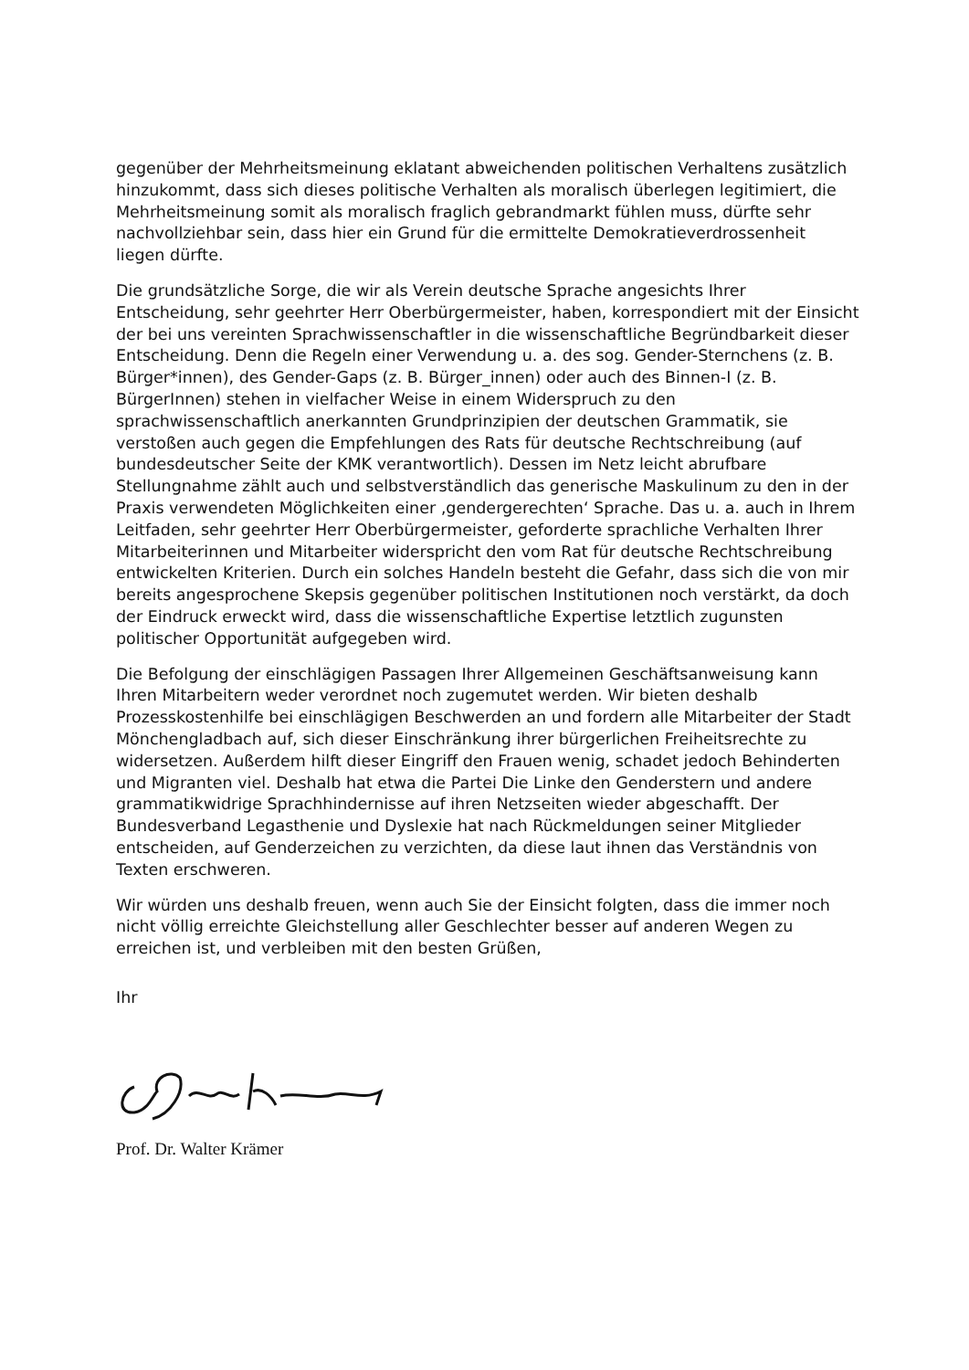gegenüber der Mehrheitsmeinung eklatant abweichenden politischen Verhaltens zusätzlich hinzukommt, dass sich dieses politische Verhalten als moralisch überlegen legitimiert, die Mehrheitsmeinung somit als moralisch fraglich gebrandmarkt fühlen muss, dürfte sehr nachvollziehbar sein, dass hier ein Grund für die ermittelte Demokratieverdrossenheit liegen dürfte.
Die grundsätzliche Sorge, die wir als Verein deutsche Sprache angesichts Ihrer Entscheidung, sehr geehrter Herr Oberbürgermeister, haben, korrespondiert mit der Einsicht der bei uns vereinten Sprachwissenschaftler in die wissenschaftliche Begründbarkeit dieser Entscheidung. Denn die Regeln einer Verwendung u. a. des sog. Gender-Sternchens (z. B. Bürger*innen), des Gender-Gaps (z. B. Bürger_innen) oder auch des Binnen-I (z. B. BürgerInnen) stehen in vielfacher Weise in einem Widerspruch zu den sprachwissenschaftlich anerkannten Grundprinzipien der deutschen Grammatik, sie verstoßen auch gegen die Empfehlungen des Rats für deutsche Rechtschreibung (auf bundesdeutscher Seite der KMK verantwortlich). Dessen im Netz leicht abrufbare Stellungnahme zählt auch und selbstverständlich das generische Maskulinum zu den in der Praxis verwendeten Möglichkeiten einer ‚gendergerechten‘ Sprache. Das u. a. auch in Ihrem Leitfaden, sehr geehrter Herr Oberbürgermeister, geforderte sprachliche Verhalten Ihrer Mitarbeiterinnen und Mitarbeiter widerspricht den vom Rat für deutsche Rechtschreibung entwickelten Kriterien. Durch ein solches Handeln besteht die Gefahr, dass sich die von mir bereits angesprochene Skepsis gegenüber politischen Institutionen noch verstärkt, da doch der Eindruck erweckt wird, dass die wissenschaftliche Expertise letztlich zugunsten politischer Opportunität aufgegeben wird.
Die Befolgung der einschlägigen Passagen Ihrer Allgemeinen Geschäftsanweisung kann Ihren Mitarbeitern weder verordnet noch zugemutet werden. Wir bieten deshalb Prozesskostenhilfe bei einschlägigen Beschwerden an und fordern alle Mitarbeiter der Stadt Mönchengladbach auf, sich dieser Einschränkung ihrer bürgerlichen Freiheitsrechte zu widersetzen. Außerdem hilft dieser Eingriff den Frauen wenig, schadet jedoch Behinderten und Migranten viel. Deshalb hat etwa die Partei Die Linke den Genderstern und andere grammatikwidrige Sprachhindernisse auf ihren Netzseiten wieder abgeschafft. Der Bundesverband Legasthenie und Dyslexie hat nach Rückmeldungen seiner Mitglieder entscheiden, auf Genderzeichen zu verzichten, da diese laut ihnen das Verständnis von Texten erschweren.
Wir würden uns deshalb freuen, wenn auch Sie der Einsicht folgten, dass die immer noch nicht völlig erreichte Gleichstellung aller Geschlechter besser auf anderen Wegen zu erreichen ist, und verbleiben mit den besten Grüßen,
Ihr
Prof. Dr. Walter Krämer